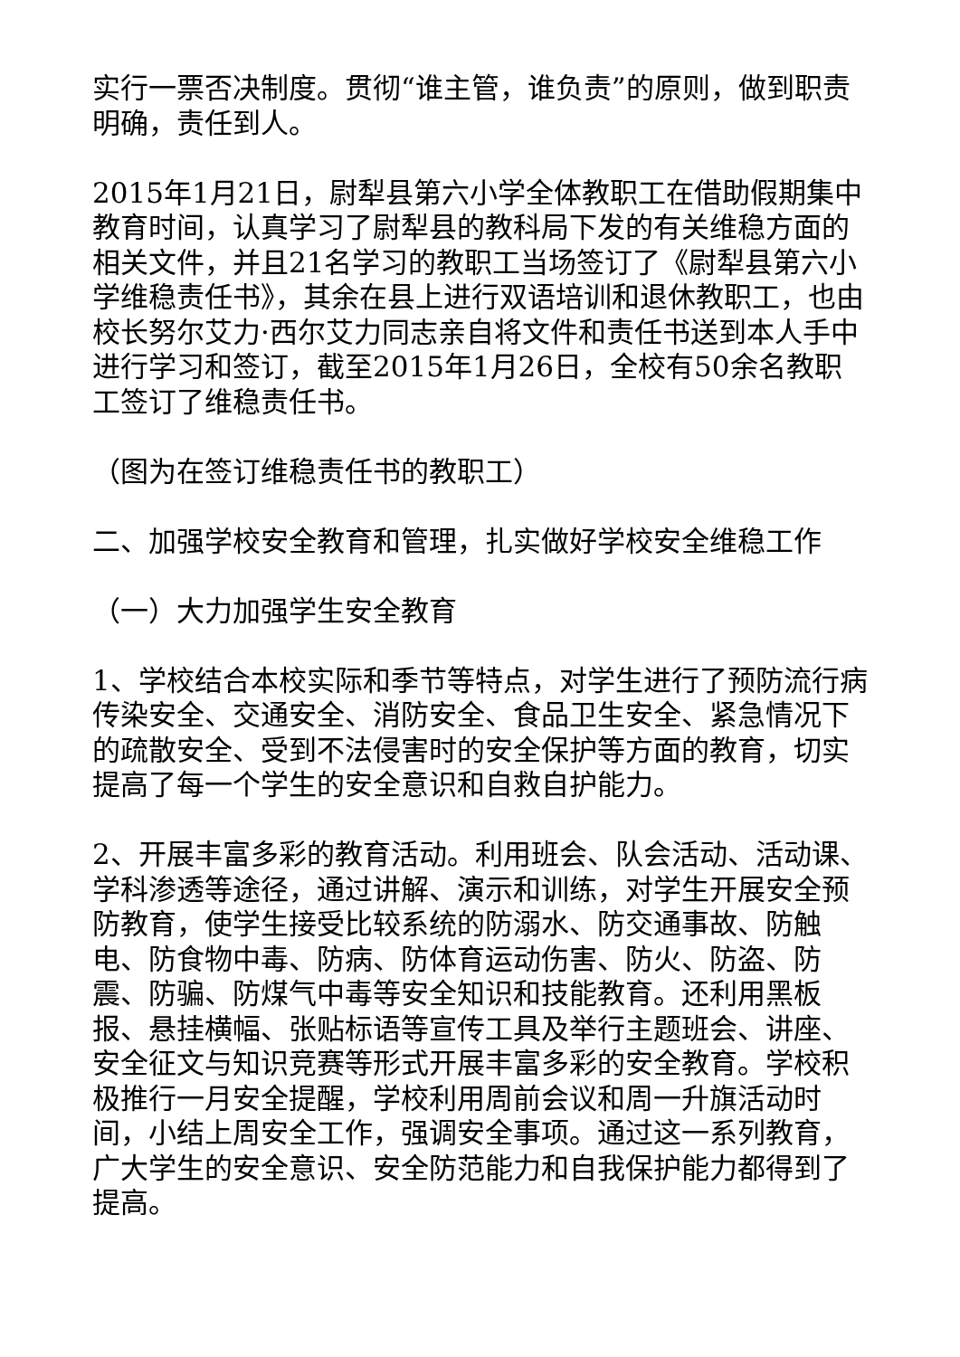实行一票否决制度。贯彻“谁主管，谁负责”的原则，做到职责明确，责任到人。
2015年1月21日，尉犁县第六小学全体教职工在借助假期集中教育时间，认真学习了尉犁县的教科局下发的有关维稳方面的相关文件，并且21名学习的教职工当场签订了《尉犁县第六小学维稳责任书》，其余在县上进行双语培训和退休教职工，也由校长努尔艾力·西尔艾力同志亲自将文件和责任书送到本人手中进行学习和签订，截至2015年1月26日，全校有50余名教职工签订了维稳责任书。
（图为在签订维稳责任书的教职工）
二、加强学校安全教育和管理，扎实做好学校安全维稳工作
（一）大力加强学生安全教育
1、学校结合本校实际和季节等特点，对学生进行了预防流行病传染安全、交通安全、消防安全、食品卫生安全、紧急情况下的疏散安全、受到不法侵害时的安全保护等方面的教育，切实提高了每一个学生的安全意识和自救自护能力。
2、开展丰富多彩的教育活动。利用班会、队会活动、活动课、学科渗透等途径，通过讲解、演示和训练，对学生开展安全预防教育，使学生接受比较系统的防溺水、防交通事故、防触电、防食物中毒、防病、防体育运动伤害、防火、防盗、防震、防骗、防煤气中毒等安全知识和技能教育。还利用黑板报、悬挂横幅、张贴标语等宣传工具及举行主题班会、讲座、安全征文与知识竞赛等形式开展丰富多彩的安全教育。学校积极推行一月安全提醒，学校利用周前会议和周一升旗活动时间，小结上周安全工作，强调安全事项。通过这一系列教育，广大学生的安全意识、安全防范能力和自我保护能力都得到了提高。